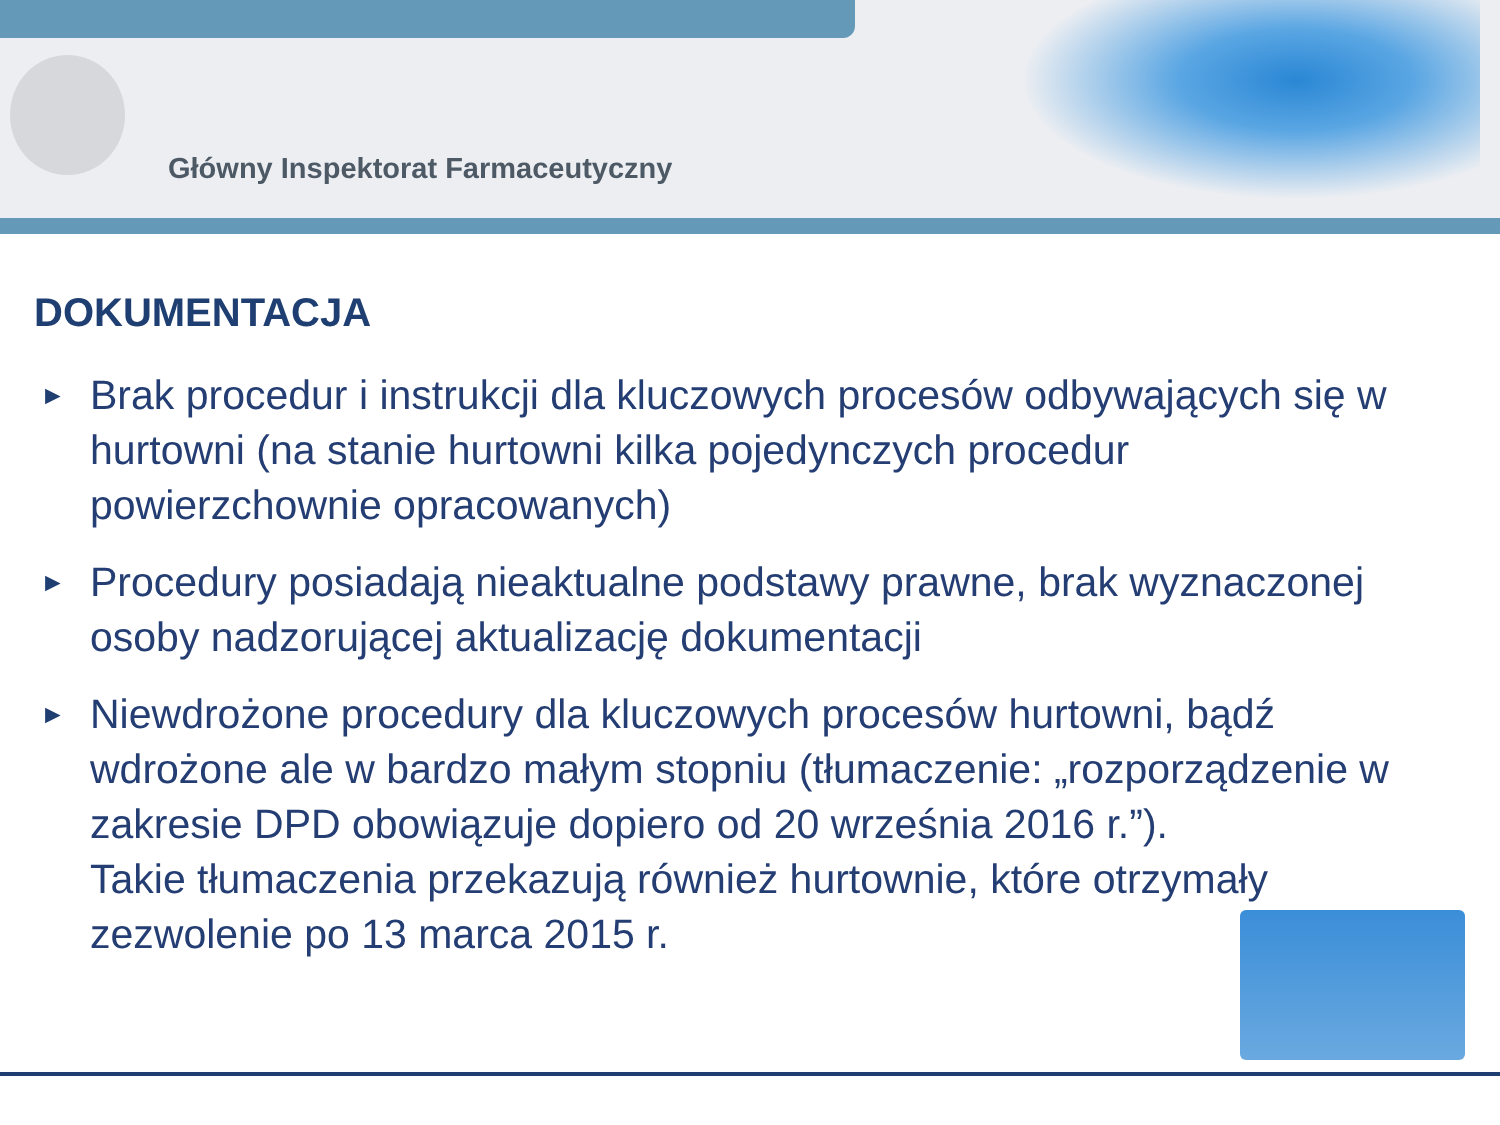Główny Inspektorat Farmaceutyczny
DOKUMENTACJA
► Brak procedur i instrukcji dla kluczowych procesów odbywających się w hurtowni (na stanie hurtowni kilka pojedynczych procedur powierzchownie opracowanych)
► Procedury posiadają nieaktualne podstawy prawne, brak wyznaczonej osoby nadzorującej aktualizację dokumentacji
► Niewdrożone procedury dla kluczowych procesów hurtowni, bądź wdrożone ale w bardzo małym stopniu (tłumaczenie: „rozporządzenie w zakresie DPD obowiązuje dopiero od 20 września 2016 r.”).
Takie tłumaczenia przekazują również hurtownie, które otrzymały zezwolenie po 13 marca 2015 r.